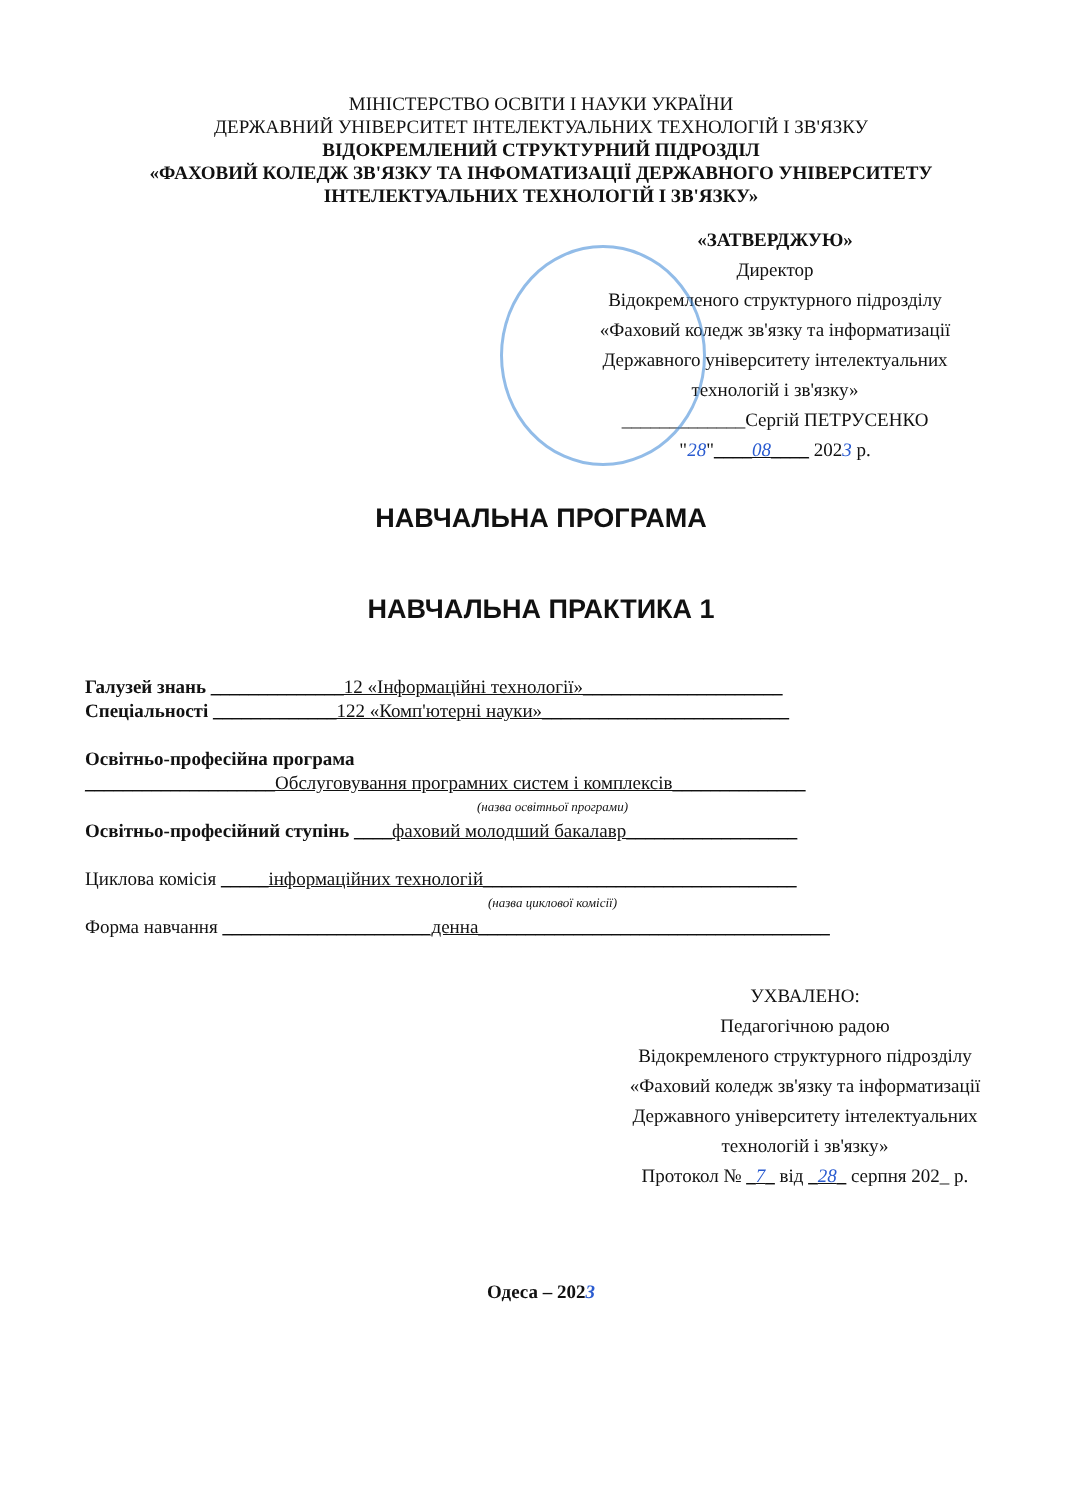МІНІСТЕРСТВО ОСВІТИ І НАУКИ УКРАЇНИ
ДЕРЖАВНИЙ УНІВЕРСИТЕТ ІНТЕЛЕКТУАЛЬНИХ ТЕХНОЛОГІЙ І ЗВ'ЯЗКУ
ВІДОКРЕМЛЕНИЙ СТРУКТУРНИЙ ПІДРОЗДІЛ
«ФАХОВИЙ КОЛЕДЖ ЗВ'ЯЗКУ ТА ІНФОМАТИЗАЦІЇ ДЕРЖАВНОГО УНІВЕРСИТЕТУ
ІНТЕЛЕКТУАЛЬНИХ ТЕХНОЛОГІЙ І ЗВ'ЯЗКУ»
«ЗАТВЕРДЖУЮ»
Директор
Відокремленого структурного підрозділу
«Фаховий коледж зв'язку та інформатизації
Державного університету інтелектуальних
технологій і зв'язку»
_____________Сергій ПЕТРУСЕНКО
"28"____08____ 2023 р.
НАВЧАЛЬНА ПРОГРАМА
НАВЧАЛЬНА ПРАКТИКА 1
Галузей знань ______________12 «Інформаційні технології»_____________________
Спеціальності _____________122 «Комп'ютерні науки»__________________________
Освітньо-професійна програма
____________________Обслуговування програмних систем і комплексів______________
(назва освітньої програми)
Освітньо-професійний ступінь ____фаховий молодший бакалавр__________________
Циклова комісія _____інформаційних технологій_________________________________
(назва циклової комісії)
Форма навчання ______________________денна_____________________________________
УХВАЛЕНО:
Педагогічною радою
Відокремленого структурного підрозділу
«Фаховий коледж зв'язку та інформатизації
Державного університету інтелектуальних
технологій і зв'язку»
Протокол № _7_ від _28_ серпня 202_ р.
Одеса – 2023